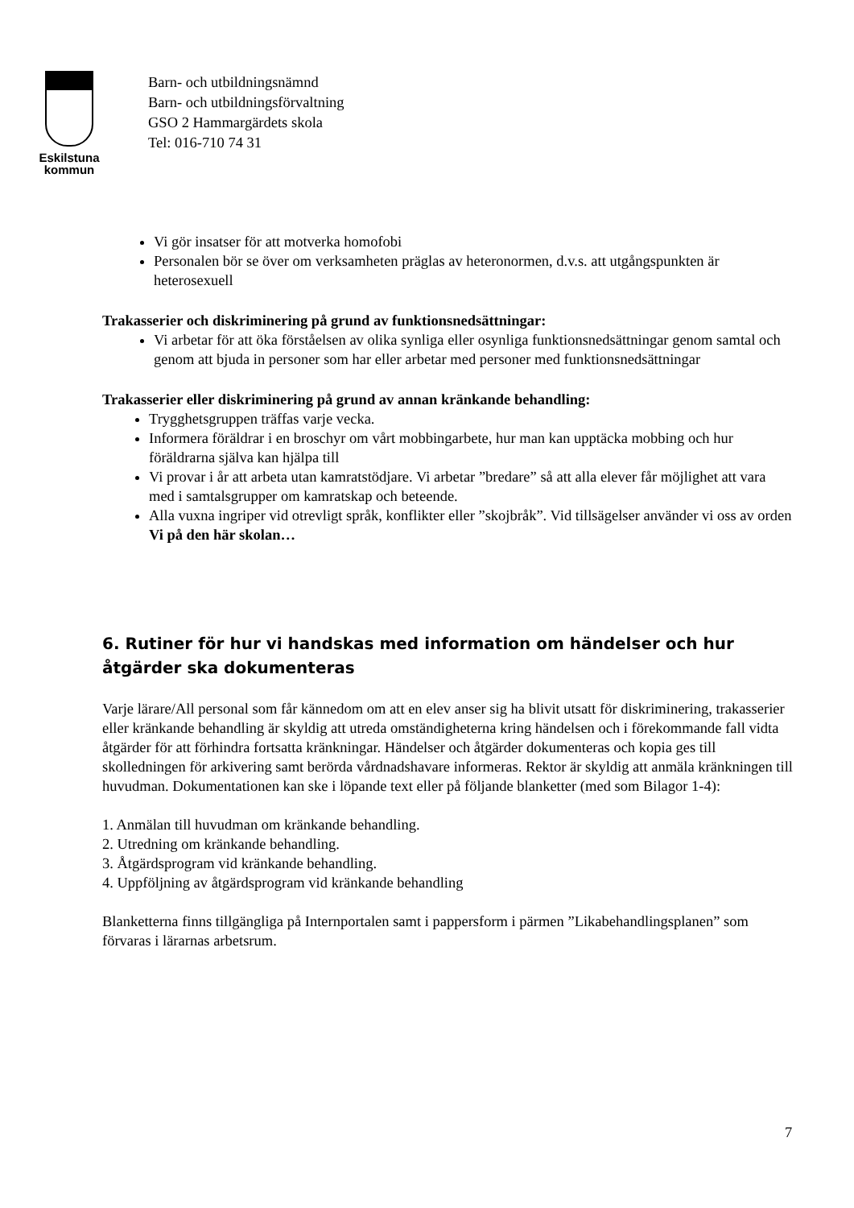Eskilstuna
kommun
Barn- och utbildningsnämnd
Barn- och utbildningsförvaltning
GSO 2 Hammargärdets skola
Tel: 016-710 74 31
Vi gör insatser för att motverka homofobi
Personalen bör se över om verksamheten präglas av heteronormen, d.v.s. att utgångspunkten är heterosexuell
Trakasserier och diskriminering på grund av funktionsnedsättningar:
Vi arbetar för att öka förståelsen av olika synliga eller osynliga funktionsnedsättningar genom samtal och genom att bjuda in personer som har eller arbetar med personer med funktionsnedsättningar
Trakasserier eller diskriminering på grund av annan kränkande behandling:
Trygghetsgruppen träffas varje vecka.
Informera föräldrar i en broschyr om vårt mobbingarbete, hur man kan upptäcka mobbing och hur föräldrarna själva kan hjälpa till
Vi provar i år att arbeta utan kamratstödjare. Vi arbetar ”bredare” så att alla elever får möjlighet att vara med i samtalsgrupper om kamratskap och beteende.
Alla vuxna ingriper vid otrevligt språk, konflikter eller ”skojbråk”. Vid tillsägelser använder vi oss av orden Vi på den här skolan…
6. Rutiner för hur vi handskas med information om händelser och hur åtgärder ska dokumenteras
Varje lärare/All personal som får kännedom om att en elev anser sig ha blivit utsatt för diskriminering, trakasserier eller kränkande behandling är skyldig att utreda omständigheterna kring händelsen och i förekommande fall vidta åtgärder för att förhindra fortsatta kränkningar. Händelser och åtgärder dokumenteras och kopia ges till skolledningen för arkivering samt berörda vårdnadshavare informeras. Rektor är skyldig att anmäla kränkningen till huvudman. Dokumentationen kan ske i löpande text eller på följande blanketter (med som Bilagor 1-4):
1. Anmälan till huvudman om kränkande behandling.
2. Utredning om kränkande behandling.
3. Åtgärdsprogram vid kränkande behandling.
4. Uppföljning av åtgärdsprogram vid kränkande behandling
Blanketterna finns tillgängliga på Internportalen samt i pappersform i pärmen ”Likabehandlingsplanen” som förvaras i lärarnas arbetsrum.
7